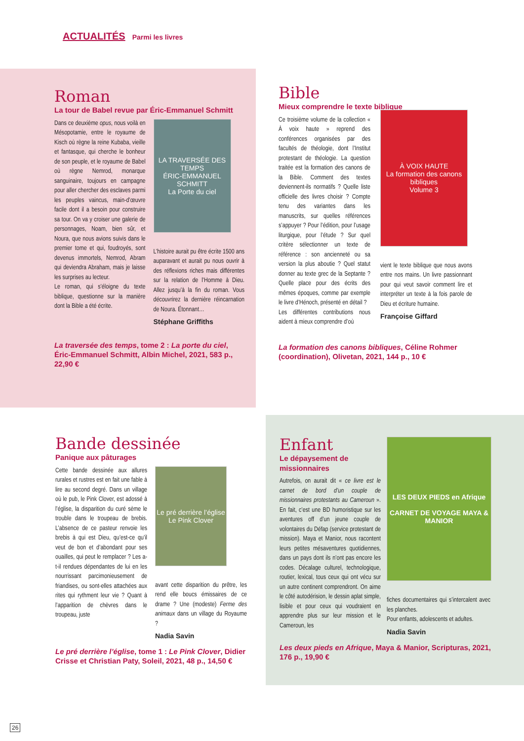ACTUALITÉS Parmi les livres
Roman
La tour de Babel revue par Éric-Emmanuel Schmitt
Dans ce deuxième opus, nous voilà en Mésopotamie, entre le royaume de Kisch où règne la reine Kubaba, vieille et fantasque, qui cherche le bonheur de son peuple, et le royaume de Babel où règne Nemrod, monarque sanguinaire, toujours en campagne pour aller chercher des esclaves parmi les peuples vaincus, main-d’œuvre facile dont il a besoin pour construire sa tour. On va y croiser une galerie de personnages, Noam, bien sûr, et Noura, que nous avions suivis dans le premier tome et qui, foudroyés, sont devenus immortels, Nemrod, Abram qui deviendra Abraham, mais je laisse les surprises au lecteur.
Le roman, qui s’éloigne du texte biblique, questionne sur la manière dont la Bible a été écrite.
LA TRAVERSÉE DES TEMPS
ÉRIC-EMMANUEL SCHMITT
La Porte du ciel
L’histoire aurait pu être écrite 1500 ans auparavant et aurait pu nous ouvrir à des réflexions riches mais différentes sur la relation de l’Homme à Dieu. Allez jusqu’à la fin du roman. Vous découvrirez la dernière réincarnation de Noura. Étonnant…
Stéphane Griffiths
La traversée des temps, tome 2 : La porte du ciel, Éric-Emmanuel Schmitt, Albin Michel, 2021, 583 p., 22,90 €
Bible
Mieux comprendre le texte biblique
Ce troisième volume de la collection « À voix haute » reprend des conférences organisées par des facultés de théologie, dont l’Institut protestant de théologie. La question traitée est la formation des canons de la Bible. Comment des textes deviennent-ils normatifs ? Quelle liste officielle des livres choisir ? Compte tenu des variantes dans les manuscrits, sur quelles références s’appuyer ? Pour l’édition, pour l’usage liturgique, pour l’étude ? Sur quel critère sélectionner un texte de référence : son ancienneté ou sa version la plus aboutie ? Quel statut donner au texte grec de la Septante ? Quelle place pour des écrits des mêmes époques, comme par exemple le livre d’Hénoch, présenté en détail ?
Les différentes contributions nous aident à mieux comprendre d’où
À VOIX HAUTE
La formation des canons bibliques
Volume 3
vient le texte biblique que nous avons entre nos mains. Un livre passionnant pour qui veut savoir comment lire et interpréter un texte à la fois parole de Dieu et écriture humaine.
Françoise Giffard
La formation des canons bibliques, Céline Rohmer (coordination), Olivetan, 2021, 144 p., 10 €
Bande dessinée
Panique aux pâturages
Cette bande dessinée aux allures rurales et rustres est en fait une fable à lire au second degré. Dans un village où le pub, le Pink Clover, est adossé à l’église, la disparition du curé sème le trouble dans le troupeau de brebis. L’absence de ce pasteur renvoie les brebis à qui est Dieu, qu’est-ce qu’il veut de bon et d’abondant pour ses ouailles, qui peut le remplacer ? Les a-t-il rendues dépendantes de lui en les nourrissant parcimonieusement de friandises, ou sont-elles attachées aux rites qui rythment leur vie ? Quant à l’apparition de chèvres dans le troupeau, juste
Le pré derrière l’église
Le Pink Clover
avant cette disparition du prêtre, les rend elle boucs émissaires de ce drame ? Une (modeste) Ferme des animaux dans un village du Royaume ?
Nadia Savin
Le pré derrière l’église, tome 1 : Le Pink Clover, Didier Crisse et Christian Paty, Soleil, 2021, 48 p., 14,50 €
Enfant
Le dépaysement de missionnaires
Autrefois, on aurait dit « ce livre est le carnet de bord d’un couple de missionnaires protestants au Cameroun ». En fait, c’est une BD humoristique sur les aventures off d’un jeune couple de volontaires du Défap (service protestant de mission). Maya et Manior, nous racontent leurs petites mésaventures quotidiennes, dans un pays dont ils n’ont pas encore les codes. Décalage culturel, technologique, routier, lexical, tous ceux qui ont vécu sur un autre continent comprendront. On aime le côté autodérision, le dessin aplat simple, lisible et pour ceux qui voudraient en apprendre plus sur leur mission et le Cameroun, les
LES DEUX PIEDS en Afrique
CARNET DE VOYAGE MAYA & MANIOR
fiches documentaires qui s’intercalent avec les planches.
Pour enfants, adolescents et adultes.
Nadia Savin
Les deux pieds en Afrique, Maya & Manior, Scripturas, 2021, 176 p., 19,90 €
26